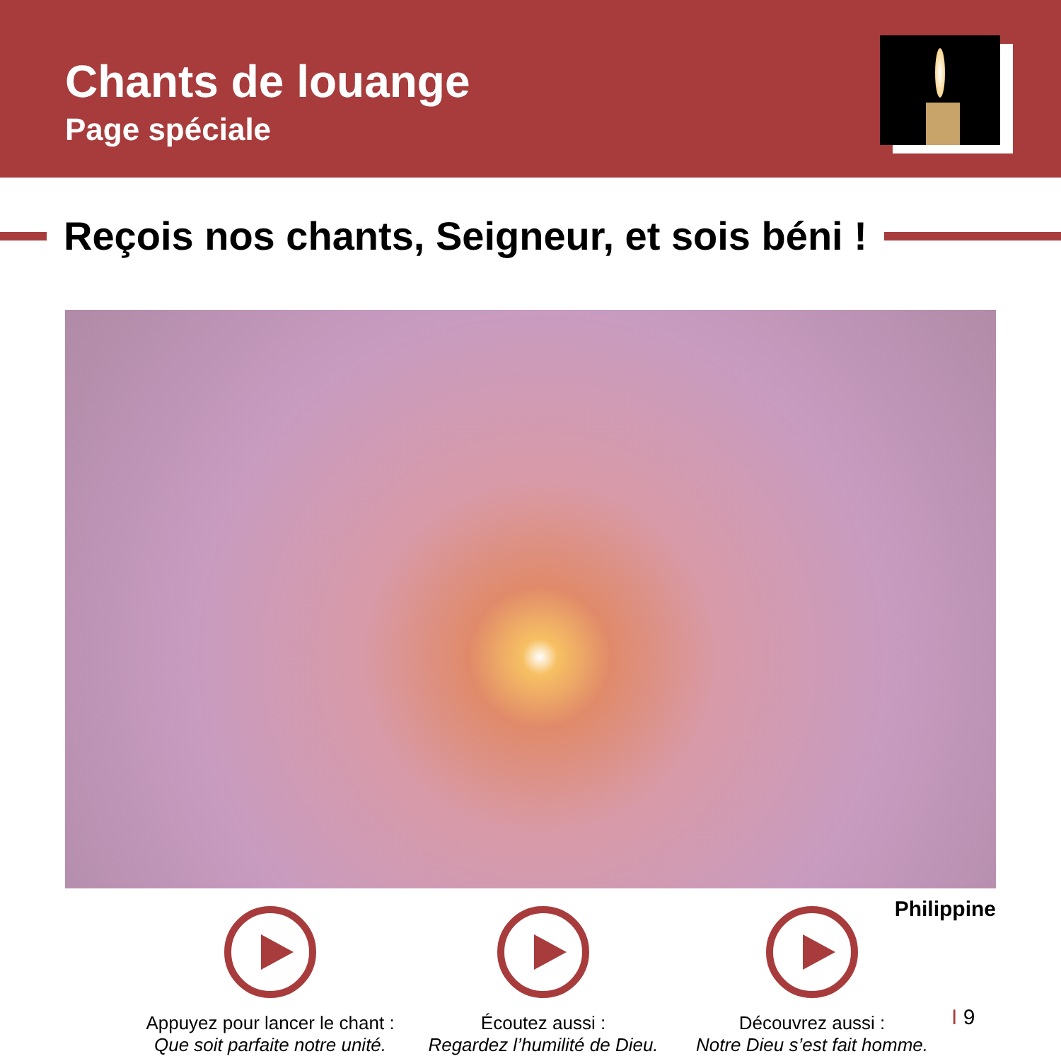Chants de louange
Page spéciale
Reçois nos chants, Seigneur, et sois béni !
Philippine
Appuyez pour lancer le chant :
Que soit parfaite notre unité.
Écoutez aussi :
Regardez l’humilité de Dieu.
Découvrez aussi :
Notre Dieu s’est fait homme.
I 9